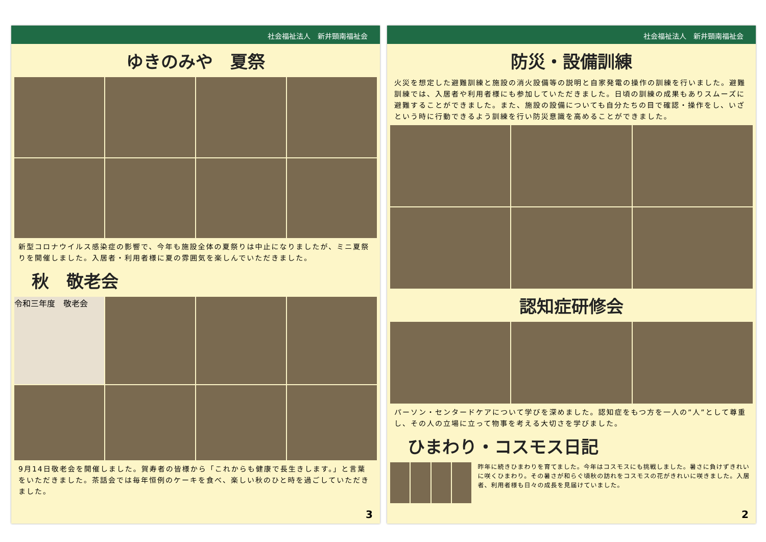社会福祉法人　新井頸南福祉会
ゆきのみや　夏祭
新型コロナウイルス感染症の影響で、今年も施設全体の夏祭りは中止になりましたが、ミニ夏祭りを開催しました。入居者・利用者様に夏の雰囲気を楽しんでいただきました。
秋　敬老会
令和三年度　敬老会
9月14日敬老会を開催しました。賀寿者の皆様から「これからも健康で長生きします。」と言葉をいただきました。茶話会では毎年恒例のケーキを食べ、楽しい秋のひと時を過ごしていただきました。
3
社会福祉法人　新井頸南福祉会
防災・設備訓練
火災を想定した避難訓練と施設の消火設備等の説明と自家発電の操作の訓練を行いました。避難訓練では、入居者や利用者様にも参加していただきました。日頃の訓練の成果もありスムーズに避難することができました。また、施設の設備についても自分たちの目で確認・操作をし、いざという時に行動できるよう訓練を行い防災意識を高めることができました。
認知症研修会
パーソン・センタードケアについて学びを深めました。認知症をもつ方を一人の”人”として尊重し、その人の立場に立って物事を考える大切さを学びました。
ひまわり・コスモス日記
昨年に続きひまわりを育てました。今年はコスモスにも挑戦しました。暑さに負けずきれいに咲くひまわり。その暑さが和らぐ頃秋の訪れをコスモスの花がきれいに咲きました。入居者、利用者様も日々の成長を見届けていました。
2